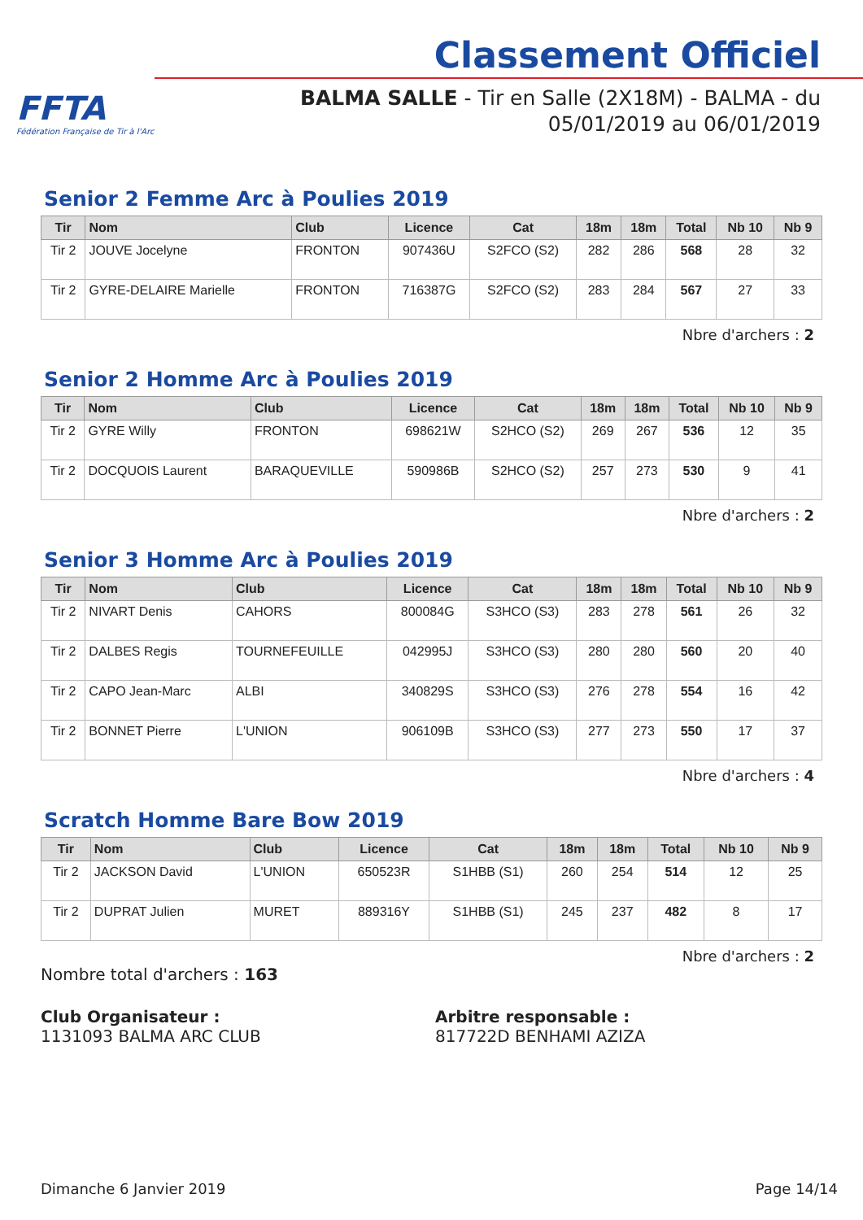FFTA
Fédération Française de Tir à l'Arc
Classement Officiel
BALMA SALLE - Tir en Salle (2X18M) - BALMA - du
05/01/2019 au 06/01/2019
Senior 2 Femme Arc à Poulies 2019
| Tir | Nom | Club | Licence | Cat | 18m | 18m | Total | Nb 10 | Nb 9 |
| --- | --- | --- | --- | --- | --- | --- | --- | --- | --- |
| Tir 2 | JOUVE Jocelyne | FRONTON | 907436U | S2FCO (S2) | 282 | 286 | 568 | 28 | 32 |
| Tir 2 | GYRE-DELAIRE Marielle | FRONTON | 716387G | S2FCO (S2) | 283 | 284 | 567 | 27 | 33 |
Nbre d'archers : 2
Senior 2 Homme Arc à Poulies 2019
| Tir | Nom | Club | Licence | Cat | 18m | 18m | Total | Nb 10 | Nb 9 |
| --- | --- | --- | --- | --- | --- | --- | --- | --- | --- |
| Tir 2 | GYRE Willy | FRONTON | 698621W | S2HCO (S2) | 269 | 267 | 536 | 12 | 35 |
| Tir 2 | DOCQUOIS Laurent | BARAQUEVILLE | 590986B | S2HCO (S2) | 257 | 273 | 530 | 9 | 41 |
Nbre d'archers : 2
Senior 3 Homme Arc à Poulies 2019
| Tir | Nom | Club | Licence | Cat | 18m | 18m | Total | Nb 10 | Nb 9 |
| --- | --- | --- | --- | --- | --- | --- | --- | --- | --- |
| Tir 2 | NIVART Denis | CAHORS | 800084G | S3HCO (S3) | 283 | 278 | 561 | 26 | 32 |
| Tir 2 | DALBES Regis | TOURNEFEUILLE | 042995J | S3HCO (S3) | 280 | 280 | 560 | 20 | 40 |
| Tir 2 | CAPO Jean-Marc | ALBI | 340829S | S3HCO (S3) | 276 | 278 | 554 | 16 | 42 |
| Tir 2 | BONNET Pierre | L'UNION | 906109B | S3HCO (S3) | 277 | 273 | 550 | 17 | 37 |
Nbre d'archers : 4
Scratch Homme Bare Bow 2019
| Tir | Nom | Club | Licence | Cat | 18m | 18m | Total | Nb 10 | Nb 9 |
| --- | --- | --- | --- | --- | --- | --- | --- | --- | --- |
| Tir 2 | JACKSON David | L'UNION | 650523R | S1HBB (S1) | 260 | 254 | 514 | 12 | 25 |
| Tir 2 | DUPRAT Julien | MURET | 889316Y | S1HBB (S1) | 245 | 237 | 482 | 8 | 17 |
Nbre d'archers : 2
Nombre total d'archers : 163
Club Organisateur :
1131093 BALMA ARC CLUB
Arbitre responsable :
817722D BENHAMI AZIZA
Dimanche 6 Janvier 2019 Page 14/14